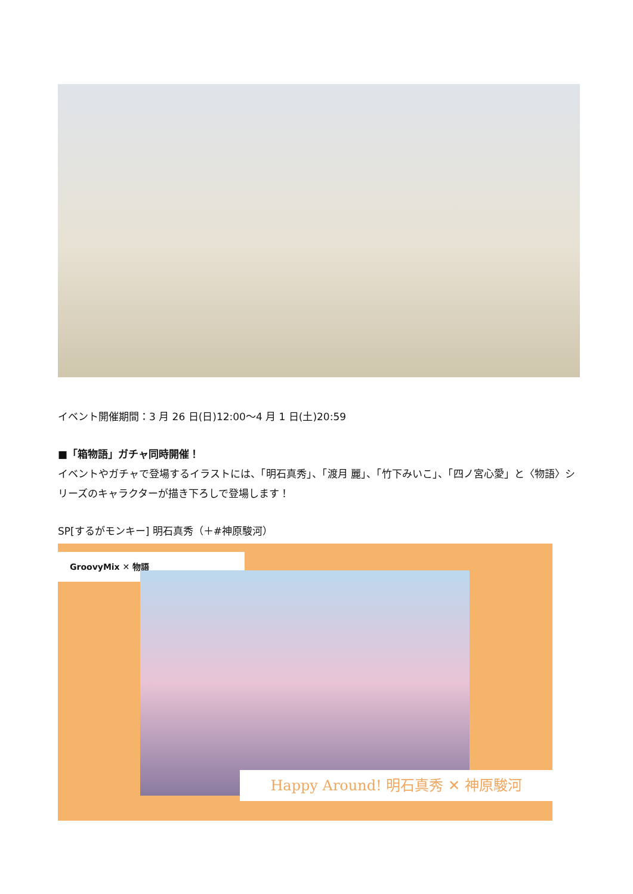イベント開催期間：3 月 26 日(日)12:00～4 月 1 日(土)20:59
■「箱物語」ガチャ同時開催！
イベントやガチャで登場するイラストには、「明石真秀」、「渡月 麗」、「竹下みいこ」、「四ノ宮心愛」と〈物語〉シリーズのキャラクターが描き下ろしで登場します！
SP[するがモンキー] 明石真秀（＋#神原駿河）
GroovyMix ✕ 物語
Happy Around! 明石真秀 ✕ 神原駿河